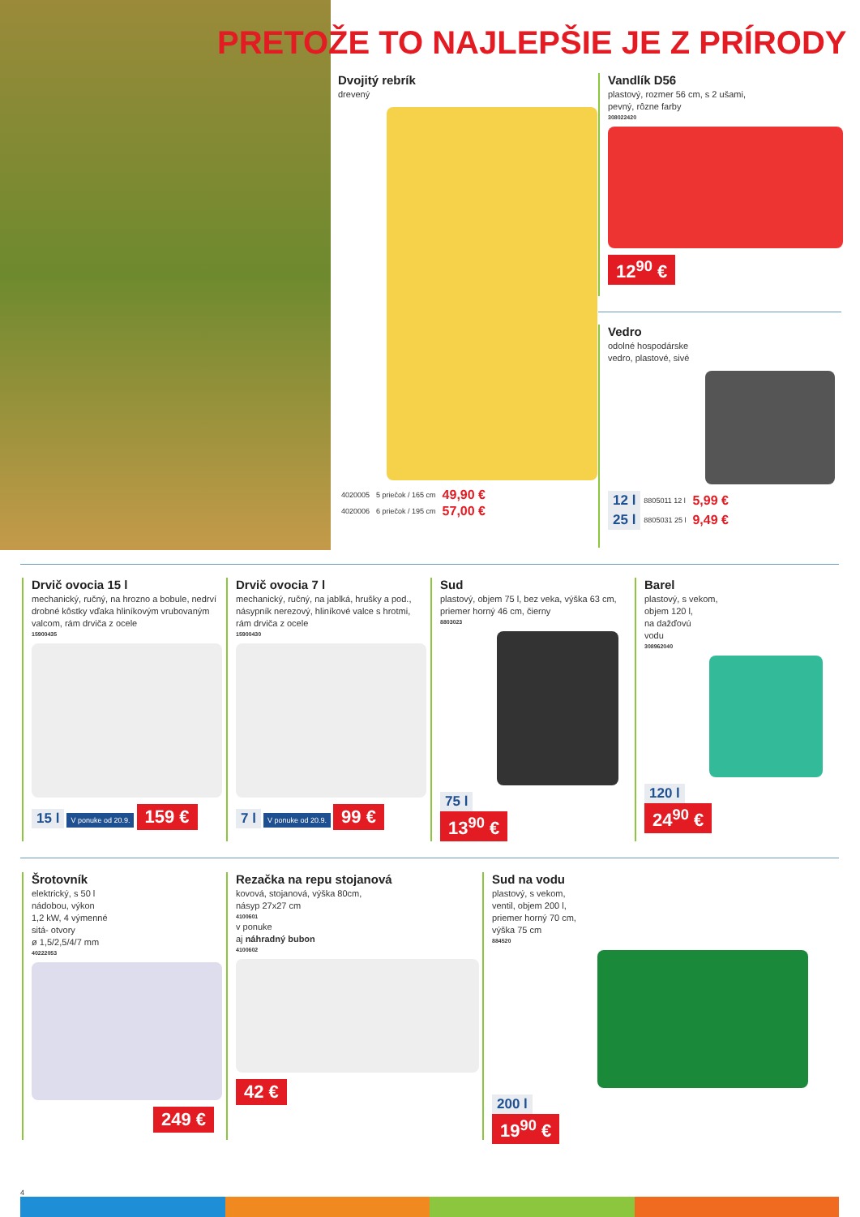PRETOŽE TO NAJLEPŠIE JE Z PRÍRODY
Dvojitý rebrík
drevený
| 4020005 | 5 priečok / 165 cm | 49,90 € |
| 4020006 | 6 priečok / 195 cm | 57,00 € |
Vandlík D56
plastový, rozmer 56 cm, s 2 ušami,
pevný, rôzne farby
308022420
12<sup>90</sup> €
Vedro
odolné hospodárske
vedro, plastové, sivé
| 12 l | 8805011 12 l | 5,99 € |
| 25 l | 8805031 25 l | 9,49 € |
Drvič ovocia 15 l
mechanický, ručný, na hrozno a bobule, nedrví drobné kôstky vďaka hliníkovým vrubovaným valcom, rám drviča z ocele
15900435
15 l V ponuke od 20.9. 159 €
Drvič ovocia 7 l
mechanický, ručný, na jablká, hrušky a pod., násypník nerezový, hliníkové valce s hrotmi, rám drviča z ocele
15900430
7 l V ponuke od 20.9. 99 €
Sud
plastový, objem 75 l, bez veka, výška 63 cm, priemer horný 46 cm, čierny
8803023
75 l
13<sup>90</sup> €
Barel
plastový, s vekom,
objem 120 l,
na dažďovú
vodu
308962040
120 l
24<sup>90</sup> €
Šrotovník
elektrický, s 50 l
nádobou, výkon
1,2 kW, 4 výmenné
sitá- otvory
ø 1,5/2,5/4/7 mm
40222053
249 €
Rezačka na repu stojanová
kovová, stojanová, výška 80cm,
násyp 27x27 cm
4100601
v ponuke
aj náhradný bubon
4100602
42 €
Sud na vodu
plastový, s vekom,
ventil, objem 200 l,
priemer horný 70 cm,
výška 75 cm
884520
200 l
19<sup>90</sup> €
4